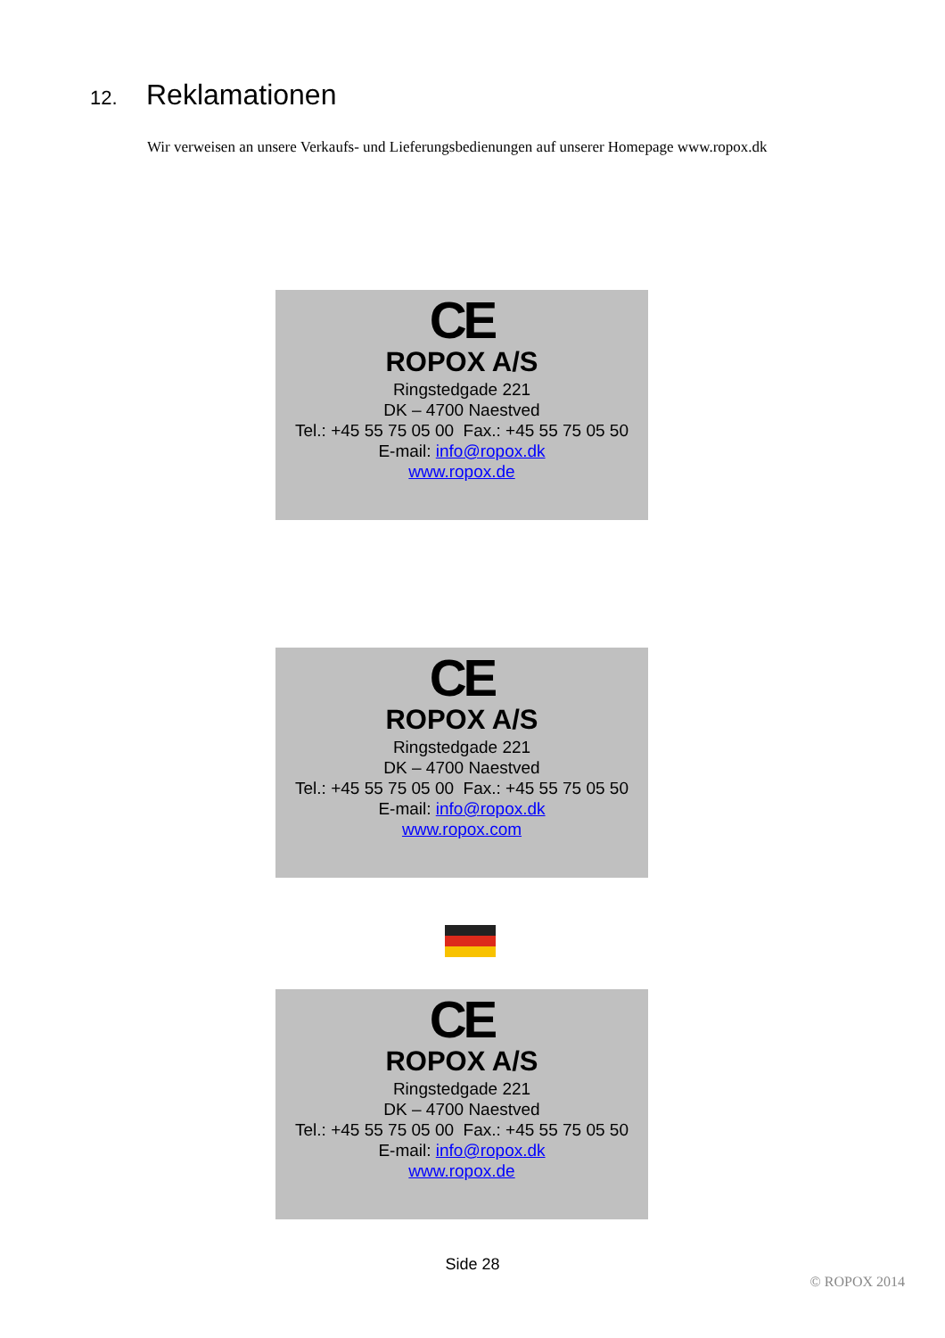12. Reklamationen
Wir verweisen an unsere Verkaufs- und Lieferungsbedienungen auf unserer Homepage www.ropox.dk
CE
ROPOX A/S
Ringstedgade 221
DK – 4700 Naestved
Tel.: +45 55 75 05 00 Fax.: +45 55 75 05 50
E-mail: info@ropox.dk
www.ropox.de
CE
ROPOX A/S
Ringstedgade 221
DK – 4700 Naestved
Tel.: +45 55 75 05 00 Fax.: +45 55 75 05 50
E-mail: info@ropox.dk
www.ropox.com
CE
ROPOX A/S
Ringstedgade 221
DK – 4700 Naestved
Tel.: +45 55 75 05 00 Fax.: +45 55 75 05 50
E-mail: info@ropox.dk
www.ropox.de
Side 28
© ROPOX 2014